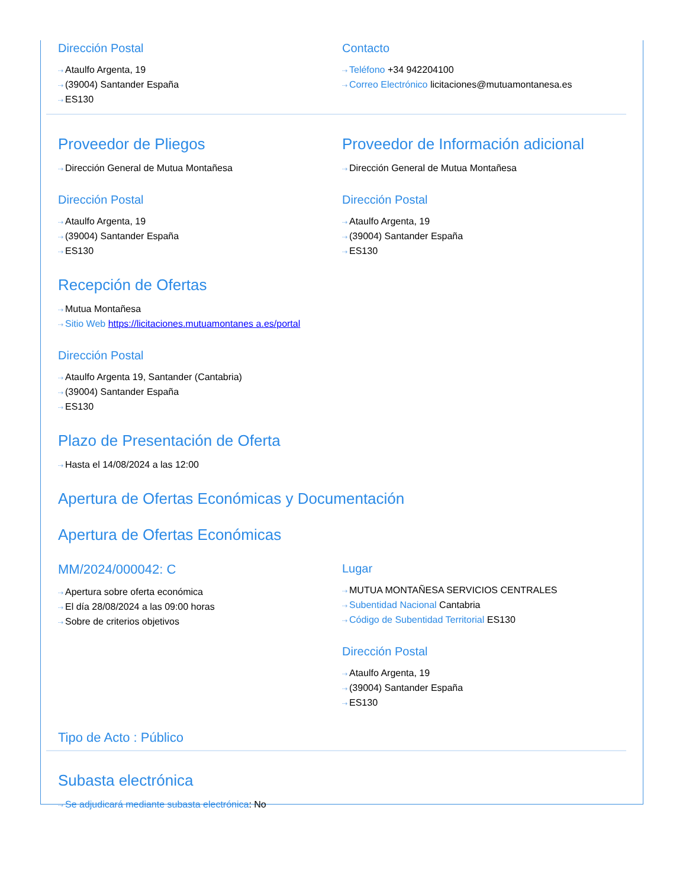Dirección Postal
⇢ Ataulfo Argenta, 19
⇢ (39004) Santander España
⇢ ES130
Contacto
⇢ Teléfono +34 942204100
⇢ Correo Electrónico licitaciones@mutuamontanesa.es
Proveedor de Pliegos
⇢ Dirección General de Mutua Montañesa
Dirección Postal
⇢ Ataulfo Argenta, 19
⇢ (39004) Santander España
⇢ ES130
Proveedor de Información adicional
⇢ Dirección General de Mutua Montañesa
Dirección Postal
⇢ Ataulfo Argenta, 19
⇢ (39004) Santander España
⇢ ES130
Recepción de Ofertas
⇢ Mutua Montañesa
⇢ Sitio Web https://licitaciones.mutuamontanes a.es/portal
Dirección Postal
⇢ Ataulfo Argenta 19, Santander (Cantabria)
⇢ (39004) Santander España
⇢ ES130
Plazo de Presentación de Oferta
⇢ Hasta el 14/08/2024 a las 12:00
Apertura de Ofertas Económicas y Documentación
Apertura de Ofertas Económicas
MM/2024/000042: C
⇢ Apertura sobre oferta económica
⇢ El día 28/08/2024 a las 09:00 horas
⇢ Sobre de criterios objetivos
Lugar
⇢ MUTUA MONTAÑESA SERVICIOS CENTRALES
⇢ Subentidad Nacional Cantabria
⇢ Código de Subentidad Territorial ES130
Dirección Postal
⇢ Ataulfo Argenta, 19
⇢ (39004) Santander España
⇢ ES130
Tipo de Acto : Público
Subasta electrónica
⇢ Se adjudicará mediante subasta electrónica: No